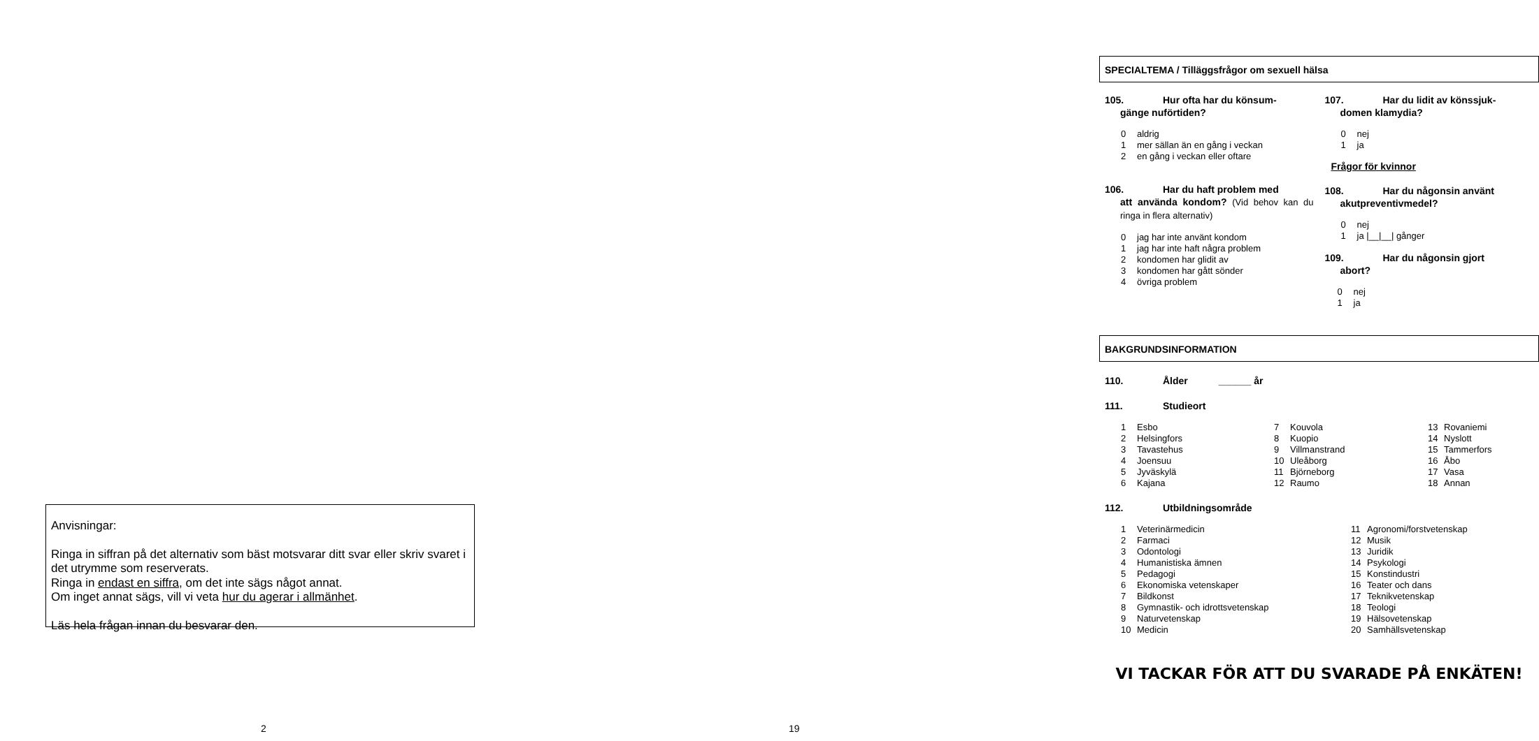Anvisningar:
Ringa in siffran på det alternativ som bäst motsvarar ditt svar eller skriv svaret i det utrymme som reserverats.
Ringa in endast en siffra, om det inte sägs något annat.
Om inget annat sägs, vill vi veta hur du agerar i allmänhet.
Läs hela frågan innan du besvarar den.
2
SPECIALTEMA / Tilläggsfrågor om sexuell hälsa
105. Hur ofta har du könsum-
gänge nuförtiden?
0 aldrig
1 mer sällan än en gång i veckan
2 en gång i veckan eller oftare
106. Har du haft problem med
att använda kondom? (Vid behov kan du ringa in flera alternativ)
0 jag har inte använt kondom
1 jag har inte haft några problem
2 kondomen har glidit av
3 kondomen har gått sönder
4 övriga problem
107. Har du lidit av könssjuk-
domen klamydia?
0 nej
1 ja
Frågor för kvinnor
108. Har du någonsin använt
akutpreventivmedel?
0 nej
1 ja |__|__| gånger
109. Har du någonsin gjort
abort?
0 nej
1 ja
BAKGRUNDSINFORMATION
110. Ålder ______ år
111. Studieort
1 Esbo
2 Helsingfors
3 Tavastehus
4 Joensuu
5 Jyväskylä
6 Kajana
7 Kouvola
8 Kuopio
9 Villmanstrand
10 Uleåborg
11 Björneborg
12 Raumo
13 Rovaniemi
14 Nyslott
15 Tammerfors
16 Åbo
17 Vasa
18 Annan
112. Utbildningsområde
1 Veterinärmedicin
2 Farmaci
3 Odontologi
4 Humanistiska ämnen
5 Pedagogi
6 Ekonomiska vetenskaper
7 Bildkonst
8 Gymnastik- och idrottsvetenskap
9 Naturvetenskap
10 Medicin
11 Agronomi/forstvetenskap
12 Musik
13 Juridik
14 Psykologi
15 Konstindustri
16 Teater och dans
17 Teknikvetenskap
18 Teologi
19 Hälsovetenskap
20 Samhällsvetenskap
VI TACKAR FÖR ATT DU SVARADE PÅ ENKÄTEN!
19